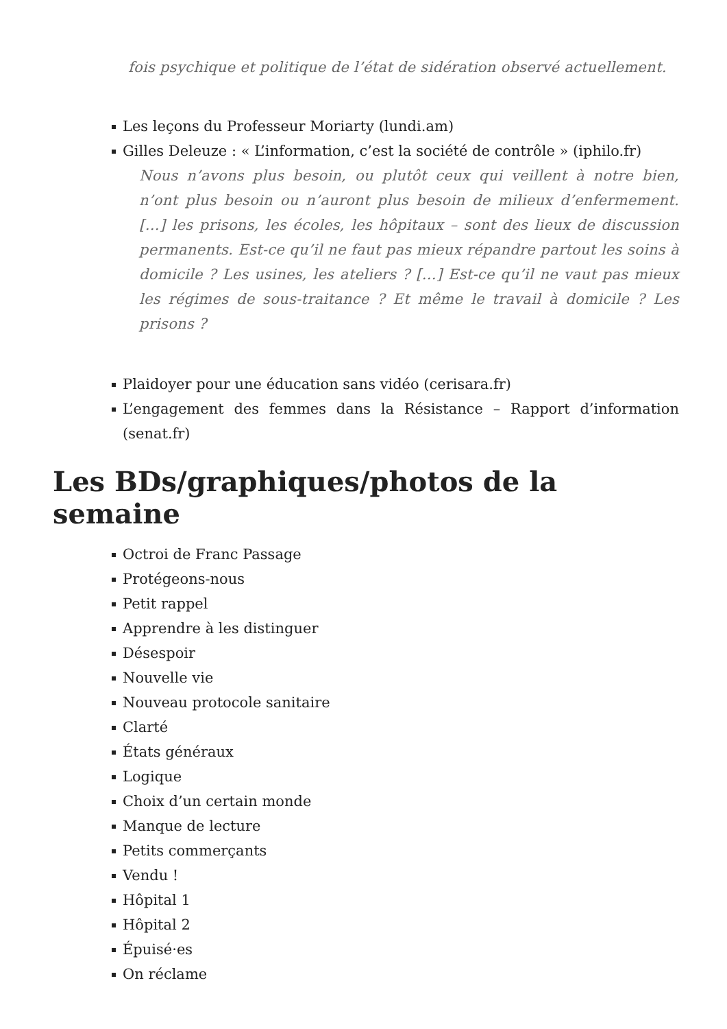fois psychique et politique de l’état de sidération observé actuellement.
Les leçons du Professeur Moriarty (lundi.am)
Gilles Deleuze : « L’information, c’est la société de contrôle » (iphilo.fr)
Nous n’avons plus besoin, ou plutôt ceux qui veillent à notre bien, n’ont plus besoin ou n’auront plus besoin de milieux d’enfermement. […] les prisons, les écoles, les hôpitaux – sont des lieux de discussion permanents. Est-ce qu’il ne faut pas mieux répandre partout les soins à domicile ? Les usines, les ateliers ? […] Est-ce qu’il ne vaut pas mieux les régimes de sous-traitance ? Et même le travail à domicile ? Les prisons ?
Plaidoyer pour une éducation sans vidéo (cerisara.fr)
L’engagement des femmes dans la Résistance – Rapport d’information (senat.fr)
Les BDs/graphiques/photos de la semaine
Octroi de Franc Passage
Protégeons-nous
Petit rappel
Apprendre à les distinguer
Désespoir
Nouvelle vie
Nouveau protocole sanitaire
Clarté
États généraux
Logique
Choix d’un certain monde
Manque de lecture
Petits commerçants
Vendu !
Hôpital 1
Hôpital 2
Épuisé·es
On réclame